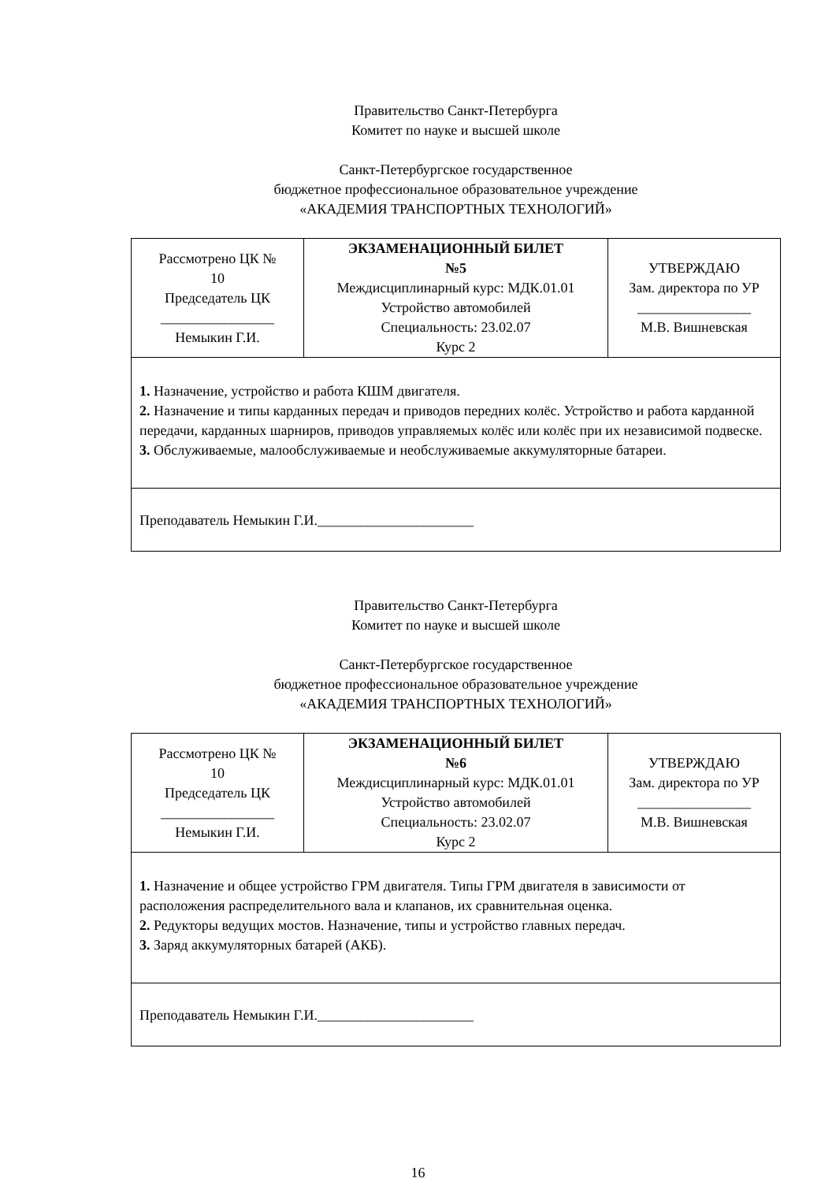Правительство Санкт-Петербурга
Комитет по науке и высшей школе
Санкт-Петербургское государственное
бюджетное профессиональное образовательное учреждение
«АКАДЕМИЯ ТРАНСПОРТНЫХ ТЕХНОЛОГИЙ»
| Рассмотрено ЦК № 10 Председатель ЦК ________________ Немыкин Г.И. | ЭКЗАМЕНАЦИОННЫЙ БИЛЕТ №5 Междисциплинарный курс: МДК.01.01 Устройство автомобилей Специальность: 23.02.07 Курс 2 | УТВЕРЖДАЮ Зам. директора по УР ________________ М.В. Вишневская |
| 1. Назначение, устройство и работа КШМ двигателя. 2. Назначение и типы карданных передач и приводов передних колёс. Устройство и работа карданной передачи, карданных шарниров, приводов управляемых колёс или колёс при их независимой подвеске. 3. Обслуживаемые, малообслуживаемые и необслуживаемые аккумуляторные батареи. | | |
| Преподаватель Немыкин Г.И.______________________ | | |
Правительство Санкт-Петербурга
Комитет по науке и высшей школе
Санкт-Петербургское государственное
бюджетное профессиональное образовательное учреждение
«АКАДЕМИЯ ТРАНСПОРТНЫХ ТЕХНОЛОГИЙ»
| Рассмотрено ЦК № 10 Председатель ЦК ________________ Немыкин Г.И. | ЭКЗАМЕНАЦИОННЫЙ БИЛЕТ №6 Междисциплинарный курс: МДК.01.01 Устройство автомобилей Специальность: 23.02.07 Курс 2 | УТВЕРЖДАЮ Зам. директора по УР ________________ М.В. Вишневская |
| 1. Назначение и общее устройство ГРМ двигателя. Типы ГРМ двигателя в зависимости от расположения распределительного вала и клапанов, их сравнительная оценка. 2. Редукторы ведущих мостов. Назначение, типы и устройство главных передач. 3. Заряд аккумуляторных батарей (АКБ). | | |
| Преподаватель Немыкин Г.И.______________________ | | |
16